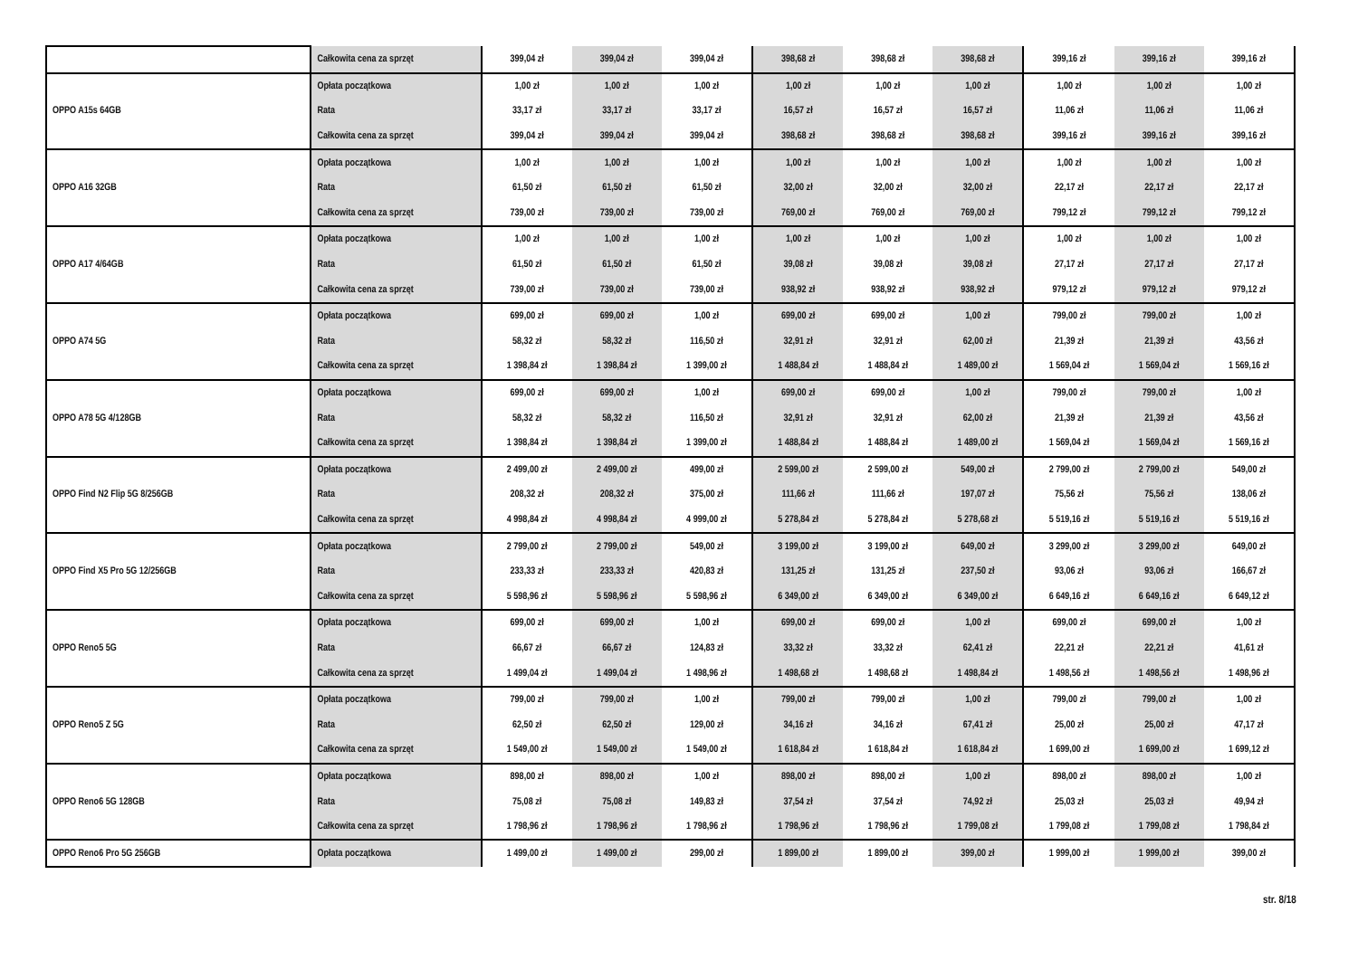| | Całkowita cena za sprzęt | 399,04 zł | 399,04 zł | 399,04 zł | 398,68 zł | 398,68 zł | 398,68 zł | 399,16 zł | 399,16 zł | 399,16 zł |
| OPPO A15s 64GB | Opłata początkowa | 1,00 zł | 1,00 zł | 1,00 zł | 1,00 zł | 1,00 zł | 1,00 zł | 1,00 zł | 1,00 zł | 1,00 zł |
| | Rata | 33,17 zł | 33,17 zł | 33,17 zł | 16,57 zł | 16,57 zł | 16,57 zł | 11,06 zł | 11,06 zł | 11,06 zł |
| | Całkowita cena za sprzęt | 399,04 zł | 399,04 zł | 399,04 zł | 398,68 zł | 398,68 zł | 398,68 zł | 399,16 zł | 399,16 zł | 399,16 zł |
| OPPO A16 32GB | Opłata początkowa | 1,00 zł | 1,00 zł | 1,00 zł | 1,00 zł | 1,00 zł | 1,00 zł | 1,00 zł | 1,00 zł | 1,00 zł |
| | Rata | 61,50 zł | 61,50 zł | 61,50 zł | 32,00 zł | 32,00 zł | 32,00 zł | 22,17 zł | 22,17 zł | 22,17 zł |
| | Całkowita cena za sprzęt | 739,00 zł | 739,00 zł | 739,00 zł | 769,00 zł | 769,00 zł | 769,00 zł | 799,12 zł | 799,12 zł | 799,12 zł |
| OPPO A17 4/64GB | Opłata początkowa | 1,00 zł | 1,00 zł | 1,00 zł | 1,00 zł | 1,00 zł | 1,00 zł | 1,00 zł | 1,00 zł | 1,00 zł |
| | Rata | 61,50 zł | 61,50 zł | 61,50 zł | 39,08 zł | 39,08 zł | 39,08 zł | 27,17 zł | 27,17 zł | 27,17 zł |
| | Całkowita cena za sprzęt | 739,00 zł | 739,00 zł | 739,00 zł | 938,92 zł | 938,92 zł | 938,92 zł | 979,12 zł | 979,12 zł | 979,12 zł |
| OPPO A74 5G | Opłata początkowa | 699,00 zł | 699,00 zł | 1,00 zł | 699,00 zł | 699,00 zł | 1,00 zł | 799,00 zł | 799,00 zł | 1,00 zł |
| | Rata | 58,32 zł | 58,32 zł | 116,50 zł | 32,91 zł | 32,91 zł | 62,00 zł | 21,39 zł | 21,39 zł | 43,56 zł |
| | Całkowita cena za sprzęt | 1 398,84 zł | 1 398,84 zł | 1 399,00 zł | 1 488,84 zł | 1 488,84 zł | 1 489,00 zł | 1 569,04 zł | 1 569,04 zł | 1 569,16 zł |
| OPPO A78 5G 4/128GB | Opłata początkowa | 699,00 zł | 699,00 zł | 1,00 zł | 699,00 zł | 699,00 zł | 1,00 zł | 799,00 zł | 799,00 zł | 1,00 zł |
| | Rata | 58,32 zł | 58,32 zł | 116,50 zł | 32,91 zł | 32,91 zł | 62,00 zł | 21,39 zł | 21,39 zł | 43,56 zł |
| | Całkowita cena za sprzęt | 1 398,84 zł | 1 398,84 zł | 1 399,00 zł | 1 488,84 zł | 1 488,84 zł | 1 489,00 zł | 1 569,04 zł | 1 569,04 zł | 1 569,16 zł |
| OPPO Find N2 Flip 5G 8/256GB | Opłata początkowa | 2 499,00 zł | 2 499,00 zł | 499,00 zł | 2 599,00 zł | 2 599,00 zł | 549,00 zł | 2 799,00 zł | 2 799,00 zł | 549,00 zł |
| | Rata | 208,32 zł | 208,32 zł | 375,00 zł | 111,66 zł | 111,66 zł | 197,07 zł | 75,56 zł | 75,56 zł | 138,06 zł |
| | Całkowita cena za sprzęt | 4 998,84 zł | 4 998,84 zł | 4 999,00 zł | 5 278,84 zł | 5 278,84 zł | 5 278,68 zł | 5 519,16 zł | 5 519,16 zł | 5 519,16 zł |
| OPPO Find X5 Pro 5G 12/256GB | Opłata początkowa | 2 799,00 zł | 2 799,00 zł | 549,00 zł | 3 199,00 zł | 3 199,00 zł | 649,00 zł | 3 299,00 zł | 3 299,00 zł | 649,00 zł |
| | Rata | 233,33 zł | 233,33 zł | 420,83 zł | 131,25 zł | 131,25 zł | 237,50 zł | 93,06 zł | 93,06 zł | 166,67 zł |
| | Całkowita cena za sprzęt | 5 598,96 zł | 5 598,96 zł | 5 598,96 zł | 6 349,00 zł | 6 349,00 zł | 6 349,00 zł | 6 649,16 zł | 6 649,16 zł | 6 649,12 zł |
| OPPO Reno5 5G | Opłata początkowa | 699,00 zł | 699,00 zł | 1,00 zł | 699,00 zł | 699,00 zł | 1,00 zł | 699,00 zł | 699,00 zł | 1,00 zł |
| | Rata | 66,67 zł | 66,67 zł | 124,83 zł | 33,32 zł | 33,32 zł | 62,41 zł | 22,21 zł | 22,21 zł | 41,61 zł |
| | Całkowita cena za sprzęt | 1 499,04 zł | 1 499,04 zł | 1 498,96 zł | 1 498,68 zł | 1 498,68 zł | 1 498,84 zł | 1 498,56 zł | 1 498,56 zł | 1 498,96 zł |
| OPPO Reno5 Z 5G | Opłata początkowa | 799,00 zł | 799,00 zł | 1,00 zł | 799,00 zł | 799,00 zł | 1,00 zł | 799,00 zł | 799,00 zł | 1,00 zł |
| | Rata | 62,50 zł | 62,50 zł | 129,00 zł | 34,16 zł | 34,16 zł | 67,41 zł | 25,00 zł | 25,00 zł | 47,17 zł |
| | Całkowita cena za sprzęt | 1 549,00 zł | 1 549,00 zł | 1 549,00 zł | 1 618,84 zł | 1 618,84 zł | 1 618,84 zł | 1 699,00 zł | 1 699,00 zł | 1 699,12 zł |
| OPPO Reno6 5G 128GB | Opłata początkowa | 898,00 zł | 898,00 zł | 1,00 zł | 898,00 zł | 898,00 zł | 1,00 zł | 898,00 zł | 898,00 zł | 1,00 zł |
| | Rata | 75,08 zł | 75,08 zł | 149,83 zł | 37,54 zł | 37,54 zł | 74,92 zł | 25,03 zł | 25,03 zł | 49,94 zł |
| | Całkowita cena za sprzęt | 1 798,96 zł | 1 798,96 zł | 1 798,96 zł | 1 798,96 zł | 1 798,96 zł | 1 799,08 zł | 1 799,08 zł | 1 799,08 zł | 1 798,84 zł |
| OPPO Reno6 Pro 5G 256GB | Opłata początkowa | 1 499,00 zł | 1 499,00 zł | 299,00 zł | 1 899,00 zł | 1 899,00 zł | 399,00 zł | 1 999,00 zł | 1 999,00 zł | 399,00 zł |
str. 8/18